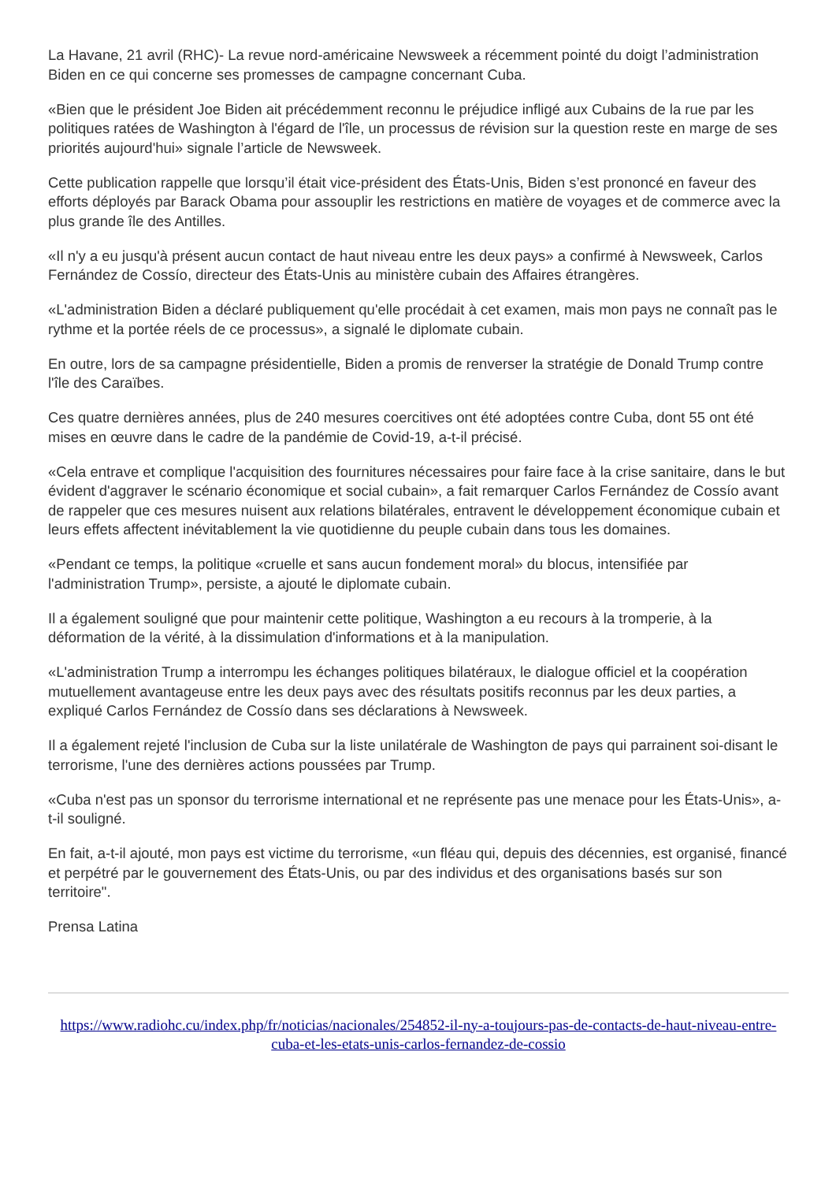La Havane, 21 avril (RHC)- La revue nord-américaine Newsweek a récemment pointé du doigt l’administration Biden en ce qui concerne ses promesses de campagne concernant Cuba.
«Bien que le président Joe Biden ait précédemment reconnu le préjudice infligé aux Cubains de la rue par les politiques ratées de Washington à l'égard de l'île, un processus de révision sur la question reste en marge de ses priorités aujourd'hui» signale l’article de Newsweek.
Cette publication rappelle que lorsqu’il était vice-président des États-Unis, Biden s’est prononcé en faveur des efforts déployés par Barack Obama pour assouplir les restrictions en matière de voyages et de commerce avec la plus grande île des Antilles.
«Il n'y a eu jusqu'à présent aucun contact de haut niveau entre les deux pays» a confirmé à Newsweek, Carlos Fernández de Cossío, directeur des États-Unis au ministère cubain des Affaires étrangères.
«L'administration Biden a déclaré publiquement qu'elle procédait à cet examen, mais mon pays ne connaît pas le rythme et la portée réels de ce processus», a signalé le diplomate cubain.
En outre, lors de sa campagne présidentielle, Biden a promis de renverser la stratégie de Donald Trump contre l'île des Caraïbes.
Ces quatre dernières années, plus de 240 mesures coercitives ont été adoptées contre Cuba, dont 55 ont été mises en œuvre dans le cadre de la pandémie de Covid-19, a-t-il précisé.
«Cela entrave et complique l'acquisition des fournitures nécessaires pour faire face à la crise sanitaire, dans le but évident d'aggraver le scénario économique et social cubain», a fait remarquer Carlos Fernández de Cossío avant de rappeler que ces mesures nuisent aux relations bilatérales, entravent le développement économique cubain et leurs effets affectent inévitablement la vie quotidienne du peuple cubain dans tous les domaines.
«Pendant ce temps, la politique «cruelle et sans aucun fondement moral» du blocus, intensifiée par l'administration Trump», persiste, a ajouté le diplomate cubain.
Il a également souligné que pour maintenir cette politique, Washington a eu recours à la tromperie, à la déformation de la vérité, à la dissimulation d'informations et à la manipulation.
«L'administration Trump a interrompu les échanges politiques bilatéraux, le dialogue officiel et la coopération mutuellement avantageuse entre les deux pays avec des résultats positifs reconnus par les deux parties, a expliqué Carlos Fernández de Cossío dans ses déclarations à Newsweek.
Il a également rejeté l'inclusion de Cuba sur la liste unilatérale de Washington de pays qui parrainent soi-disant le terrorisme, l'une des dernières actions poussées par Trump.
«Cuba n'est pas un sponsor du terrorisme international et ne représente pas une menace pour les États-Unis», a-t-il souligné.
En fait, a-t-il ajouté, mon pays est victime du terrorisme, «un fléau qui, depuis des décennies, est organisé, financé et perpétré par le gouvernement des États-Unis, ou par des individus et des organisations basés sur son territoire".
Prensa Latina
https://www.radiohc.cu/index.php/fr/noticias/nacionales/254852-il-ny-a-toujours-pas-de-contacts-de-haut-niveau-entre-cuba-et-les-etats-unis-carlos-fernandez-de-cossio